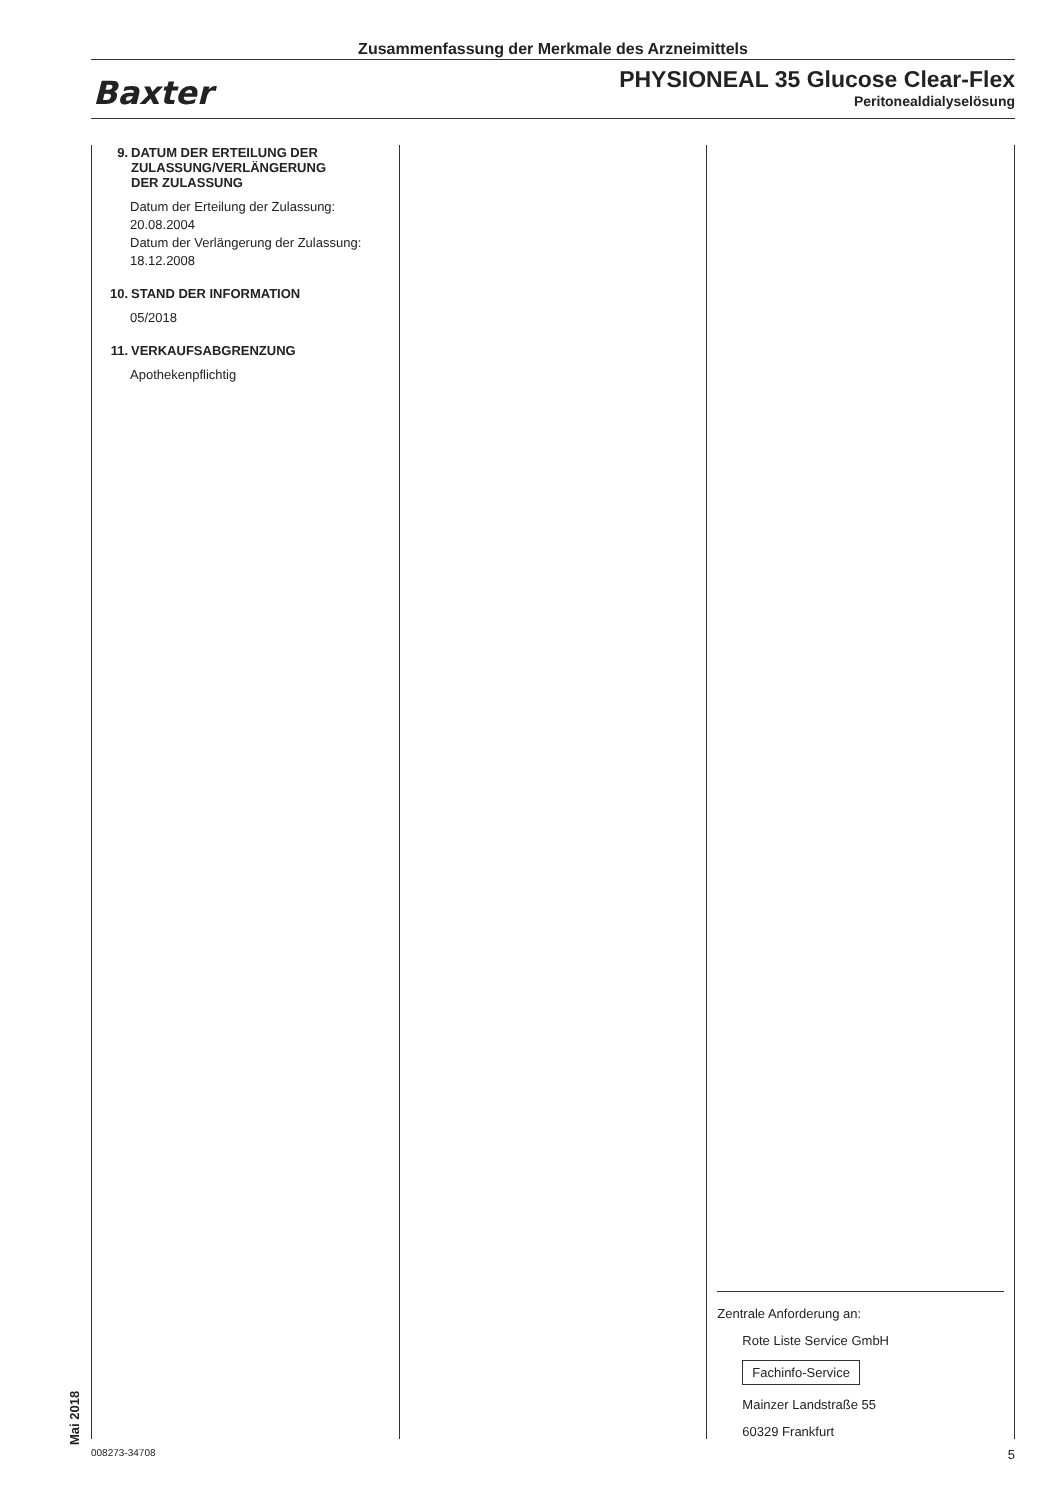Zusammenfassung der Merkmale des Arzneimittels
Baxter
PHYSIONEAL 35 Glucose Clear-Flex
Peritonealdialyselösung
9. DATUM DER ERTEILUNG DER
ZULASSUNG/VERLÄNGERUNG
DER ZULASSUNG
Datum der Erteilung der Zulassung:
20.08.2004
Datum der Verlängerung der Zulassung:
18.12.2008
10. STAND DER INFORMATION
05/2018
11. VERKAUFSABGRENZUNG
Apothekenpflichtig
Zentrale Anforderung an:
Rote Liste Service GmbH
Fachinfo-Service
Mainzer Landstraße 55
60329 Frankfurt
Mai 2018 008273-34708 5